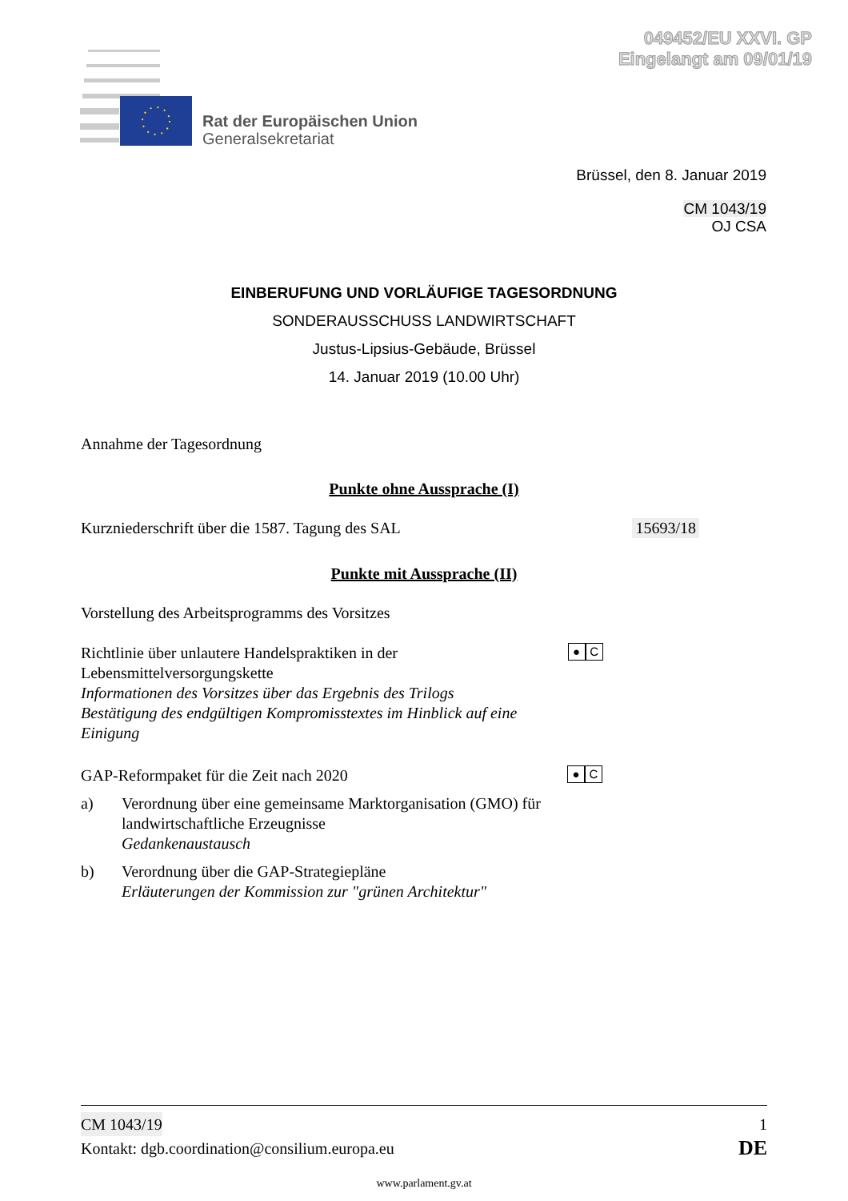049452/EU XXVI. GP
Eingelangt am 09/01/19
Rat der Europäischen Union
Generalsekretariat
Brüssel, den 8. Januar 2019
CM 1043/19
OJ CSA
EINBERUFUNG UND VORLÄUFIGE TAGESORDNUNG
SONDERAUSSCHUSS LANDWIRTSCHAFT
Justus-Lipsius-Gebäude, Brüssel
14. Januar 2019 (10.00 Uhr)
Annahme der Tagesordnung
Punkte ohne Aussprache (I)
Kurzniederschrift über die 1587. Tagung des SAL
15693/18
Punkte mit Aussprache (II)
Vorstellung des Arbeitsprogramms des Vorsitzes
Richtlinie über unlautere Handelspraktiken in der Lebensmittelversorgungskette
Informationen des Vorsitzes über das Ergebnis des Trilogs
Bestätigung des endgültigen Kompromisstextes im Hinblick auf eine Einigung
● C
GAP-Reformpaket für die Zeit nach 2020
● C
a) Verordnung über eine gemeinsame Marktorganisation (GMO) für landwirtschaftliche Erzeugnisse
Gedankenaustausch
b) Verordnung über die GAP-Strategiepläne
Erläuterungen der Kommission zur "grünen Architektur"
CM 1043/19 1
Kontakt: dgb.coordination@consilium.europa.eu DE
www.parlament.gv.at